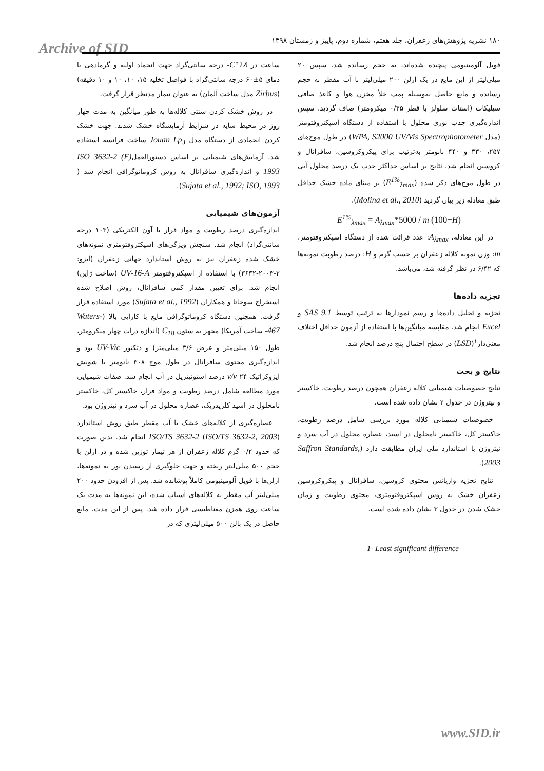Archive of SID
۱۸۰ نشریه پژوهش‌های زعفران، جلد هفتم، شماره دوم، پاییز و زمستان ۱۳۹۸
ساعت در ۱۸°C- درجه سانتی‌گراد جهت انجماد اولیه و گرمادهی با دمای ۵±۶۰ درجه سانتی‌گراد با فواصل تخلیه ۱۵، ۱۰، ۱۰ و ۱۰ دقیقه) (Zirbus مدل ساخت آلمان) به عنوان تیمار مدنظر قرار گرفت.
در روش خشک کردن سنتی کلاله‌ها به طور میانگین به مدت چهار روز در محیط سایه در شرایط آزمایشگاه خشک شدند. جهت خشک کردن انجمادی از دستگاه مدل Jouan Lp<sub>3</sub> ساخت فرانسه استفاده شد. آزمایش‌های شیمیایی بر اساس دستورالعملISO 3632-2 (E) 1993 و اندازه‌گیری سافرانال به روش کروماتوگرافی انجام شد ( Sujata et al., 1992; ISO, 1993).
آزمون‌های شیمیایی
اندازه‌گیری درصد رطوبت و مواد فرار با آون الکتریکی (۱۰۳ درجه سانتی‌گراد) انجام شد. سنجش ویژگی‌های اسپکتروفتومتری نمونه‌های خشک شده زعفران نیز به روش استاندارد جهانی زعفران (ایزو: ۲-۲۰۰۳-۳۶۳۲) با استفاده از اسپکتروفتومتر UV-16-A (ساخت ژاپن) انجام شد. برای تعیین مقدار کمی سافرانال، روش اصلاح شده استخراج سوجاتا و همکاران (Sujata et al., 1992) مورد استفاده قرار گرفت. همچنین دستگاه کروماتوگرافی مایع با کارایی بالا (Waters-467- ساخت آمریکا) مجهز به ستون C<sub>18</sub> (اندازه ذرات چهار میکرومتر، طول ۱۵۰ میلی‌متر و عرض ۳/۶ میلی‌متر) و دتکتور UV-Vic بود و اندازه‌گیری محتوی سافرانال در طول موج ۳۰۸ نانومتر با شویش ایزوکراتیک v/v ۲۴ درصد استونیتریل در آب انجام شد. صفات شیمیایی مورد مطالعه شامل درصد رطوبت و مواد فرار، خاکستر کل، خاکستر نامحلول در اسید کلریدریک، عصاره محلول در آب سرد و نیتروژن بود.
عصاره‌گیری از کلاله‌های خشک با آب مقطر طبق روش استاندارد ISO/TS 3632-2 (ISO/TS 3632-2, 2003) انجام شد. بدین صورت که حدود ۰/۲ گرم کلاله زعفران از هر تیمار توزین شده و در ارلن با حجم ۵۰۰ میلی‌لیتر ریخته و جهت جلوگیری از رسیدن نور به نمونه‌ها، ارلن‌ها با فویل آلومینیومی کاملاً پوشانده شد. پس از افزودن حدود ۲۰۰ میلی‌لیتر آب مقطر به کلاله‌های آسیاب شده، این نمونه‌ها به مدت یک ساعت روی همزن مغناطیسی قرار داده شد. پس از این مدت، مایع حاصل در یک بالن ۵۰۰ میلی‌لیتری که در
فویل آلومینیومی پیچیده شده‌اند، به حجم رسانده شد. سپس ۲۰ میلی‌لیتر از این مایع در یک ارلن ۲۰۰ میلی‌لیتر با آب مقطر به حجم رسانده و مایع حاصل به‌وسیله پمپ خلأ مخزن هوا و کاغذ صافی سیلیکات (استات سلولز با قطر ۰/۴۵ میکرومتر) صاف گردید. سپس اندازه‌گیری جذب نوری محلول با استفاده از دستگاه اسپکتروفتومتر (مدل WPA, S2000 UV/Vis Spectrophotometer) در طول موج‌های ۲۵۷، ۳۳۰ و ۴۴۰ نانومتر به‌ترتیب برای پیکروکروسین، سافرانال و کروسین انجام شد. نتایج بر اساس حداکثر جذب یک درصد محلول آبی در طول موج‌های ذکر شده (E<sup>1%</sup><sub>λmax</sub>) بر مبنای ماده خشک حداقل طبق معادله زیر بیان گردید (Molina et al., 2010).
E<sup>1%</sup><sub>λmax</sub> = A<sub>λmax</sub>*5000 / m (100−H)
در این معادله، A<sub>λmax</sub>: عدد قرائت شده از دستگاه اسپکتروفتومتر، m: وزن نمونه کلاله زعفران بر حسب گرم و H: درصد رطوبت نمونه‌ها که ۶/۴۲ در نظر گرفته شد، می‌باشد.
تجزیه داده‌ها
تجزیه و تحلیل داده‌ها و رسم نمودارها به ترتیب توسط SAS 9.1 و Excel انجام شد. مقایسه میانگین‌ها با استفاده از آزمون حداقل اختلاف معنی‌دار<sup>۱</sup>(LSD) در سطح احتمال پنج درصد انجام شد.
نتایج و بحث
نتایج خصوصیات شیمیایی کلاله زعفران همچون درصد رطوبت، خاکستر و نیتروژن در جدول ۲ نشان داده شده است.
خصوصیات شیمیایی کلاله مورد بررسی شامل درصد رطوبت، خاکستر کل، خاکستر نامحلول در اسید، عصاره محلول در آب سرد و نیتروژن با استاندارد ملی ایران مطابقت دارد (Saffron Standards, 2003).
نتایج تجزیه واریانس محتوی کروسین، سافرانال و پیکروکروسین زعفران خشک به روش اسپکتروفتومتری، محتوی رطوبت و زمان خشک شدن در جدول ۳ نشان داده شده است.
1- Least significant difference
www.SID.ir